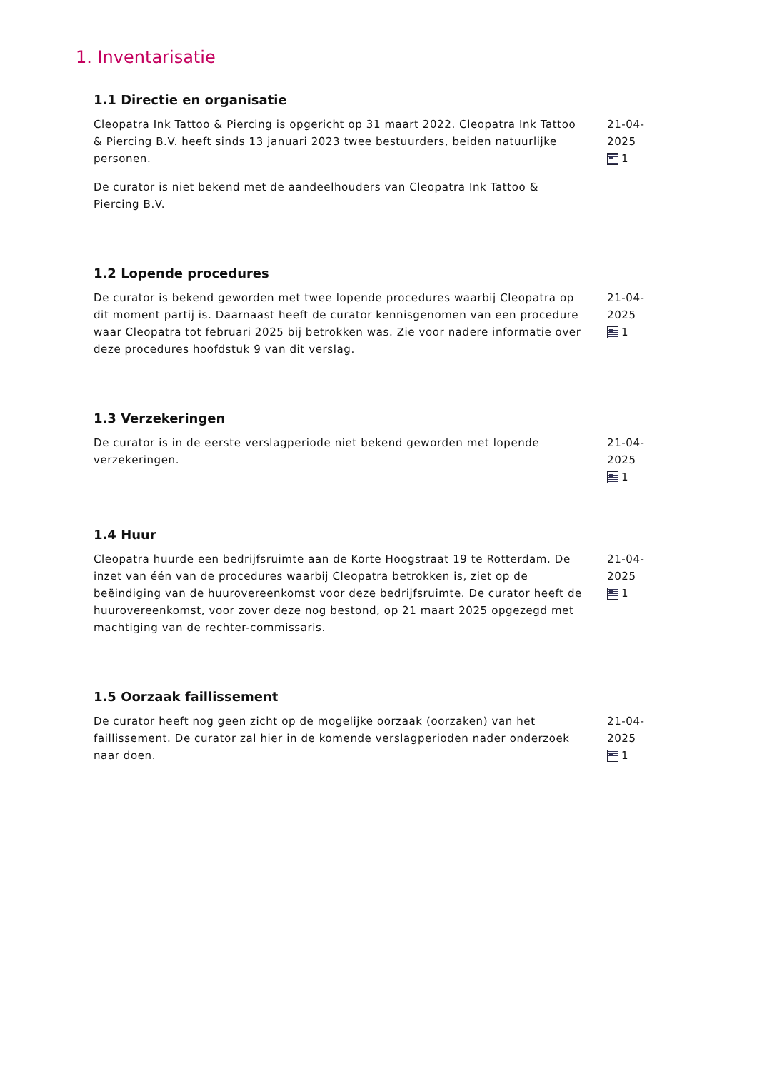1. Inventarisatie
1.1 Directie en organisatie
Cleopatra Ink Tattoo & Piercing is opgericht op 31 maart 2022. Cleopatra Ink Tattoo & Piercing B.V. heeft sinds 13 januari 2023 twee bestuurders, beiden natuurlijke personen.
De curator is niet bekend met de aandeelhouders van Cleopatra Ink Tattoo & Piercing B.V.
21-04-2025
1
1.2 Lopende procedures
De curator is bekend geworden met twee lopende procedures waarbij Cleopatra op dit moment partij is. Daarnaast heeft de curator kennisgenomen van een procedure waar Cleopatra tot februari 2025 bij betrokken was. Zie voor nadere informatie over deze procedures hoofdstuk 9 van dit verslag.
21-04-2025
1
1.3 Verzekeringen
De curator is in de eerste verslagperiode niet bekend geworden met lopende verzekeringen.
21-04-2025
1
1.4 Huur
Cleopatra huurde een bedrijfsruimte aan de Korte Hoogstraat 19 te Rotterdam. De inzet van één van de procedures waarbij Cleopatra betrokken is, ziet op de beëindiging van de huurovereenkomst voor deze bedrijfsruimte. De curator heeft de huurovereenkomst, voor zover deze nog bestond, op 21 maart 2025 opgezegd met machtiging van de rechter-commissaris.
21-04-2025
1
1.5 Oorzaak faillissement
De curator heeft nog geen zicht op de mogelijke oorzaak (oorzaken) van het faillissement. De curator zal hier in de komende verslagperioden nader onderzoek naar doen.
21-04-2025
1